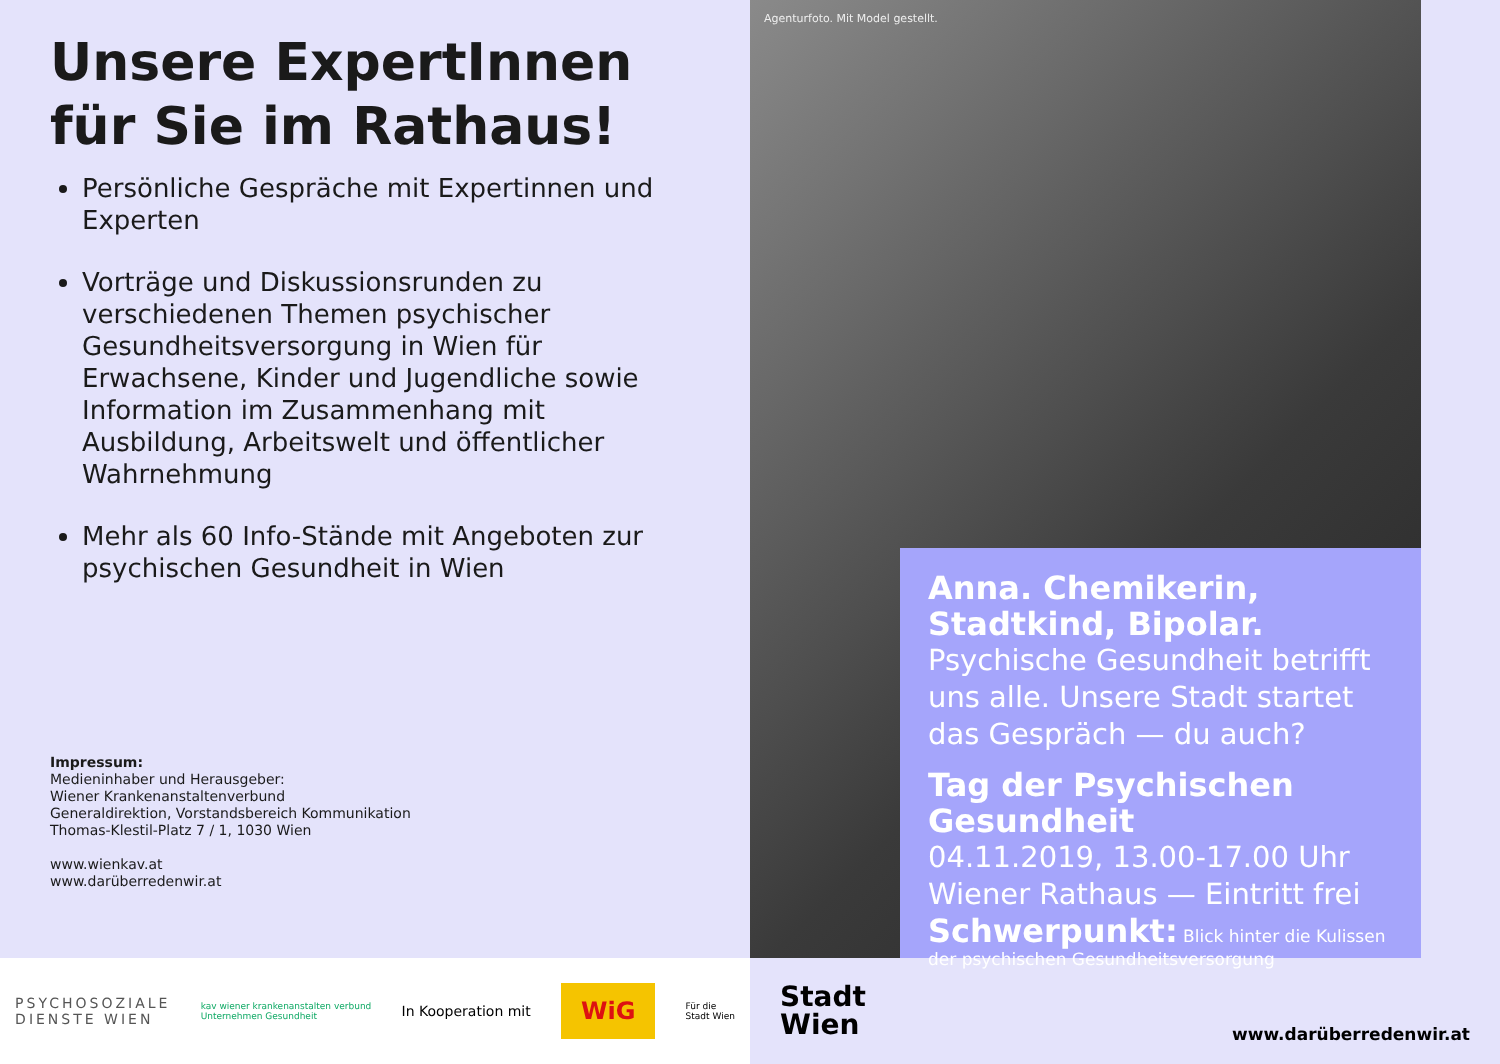Unsere ExpertInnen für Sie im Rathaus!
Persönliche Gespräche mit Expertinnen und Experten
Vorträge und Diskussionsrunden zu verschiedenen Themen psychischer Gesundheitsversorgung in Wien für Erwachsene, Kinder und Jugendliche sowie Information im Zusammenhang mit Ausbildung, Arbeitswelt und öffentlicher Wahrnehmung
Mehr als 60 Info-Stände mit Angeboten zur psychischen Gesundheit in Wien
Impressum:
Medieninhaber und Herausgeber:
Wiener Krankenanstaltenverbund
Generaldirektion, Vorstandsbereich Kommunikation
Thomas-Klestil-Platz 7 / 1, 1030 Wien
www.wienkav.at
www.darüberredenwir.at
Agenturfoto. Mit Model gestellt.
Anna. Chemikerin, Stadtkind, Bipolar.
Psychische Gesundheit betrifft uns alle. Unsere Stadt startet das Gespräch — du auch?
Tag der Psychischen Gesundheit
04.11.2019, 13.00-17.00 Uhr
Wiener Rathaus — Eintritt frei
Schwerpunkt: Blick hinter die Kulissen der psychischen Gesundheitsversorgung
PSYCHOSOZIALE
DIENSTE WIEN
kav wiener krankenanstalten verbund
Unternehmen Gesundheit
In Kooperation mit
WiG
Für die
Stadt Wien
Stadt
Wien
www.darüberredenwir.at